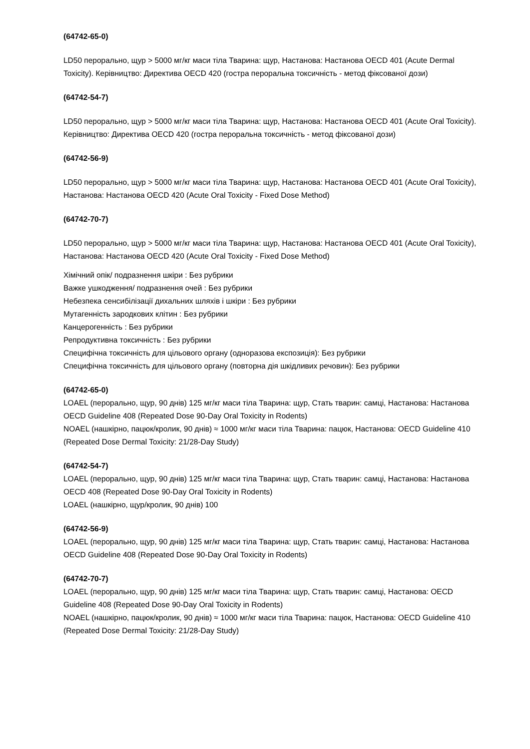(64742-65-0)
LD50 перорально, щур > 5000 мг/кг маси тіла Тварина: щур, Настанова: Настанова OECD 401 (Acute Dermal Toxicity). Керівництво: Директива OECD 420 (гостра пероральна токсичність - метод фіксованої дози)
(64742-54-7)
LD50 перорально, щур > 5000 мг/кг маси тіла Тварина: щур, Настанова: Настанова OECD 401 (Acute Oral Toxicity). Керівництво: Директива OECD 420 (гостра пероральна токсичність - метод фіксованої дози)
(64742-56-9)
LD50 перорально, щур > 5000 мг/кг маси тіла Тварина: щур, Настанова: Настанова OECD 401 (Acute Oral Toxicity), Настанова: Настанова OECD 420 (Acute Oral Toxicity - Fixed Dose Method)
(64742-70-7)
LD50 перорально, щур > 5000 мг/кг маси тіла Тварина: щур, Настанова: Настанова OECD 401 (Acute Oral Toxicity), Настанова: Настанова OECD 420 (Acute Oral Toxicity - Fixed Dose Method)
Хімічний опік/ подразнення шкіри : Без рубрики
Важке ушкодження/ подразнення очей : Без рубрики
Небезпека сенсибілізації дихальних шляхів і шкіри : Без рубрики
Мутагенність зародкових клітин : Без рубрики
Канцерогенність : Без рубрики
Репродуктивна токсичність : Без рубрики
Специфічна токсичність для цільового органу (одноразова експозиція): Без рубрики
Специфічна токсичність для цільового органу (повторна дія шкідливих речовин): Без рубрики
(64742-65-0)
LOAEL (перорально, щур, 90 днів) 125 мг/кг маси тіла Тварина: щур, Стать тварин: самці, Настанова: Настанова OECD Guideline 408 (Repeated Dose 90-Day Oral Toxicity in Rodents)
NOAEL (нашкірно, пацюк/кролик, 90 днів) ≈ 1000 мг/кг маси тіла Тварина: пацюк, Настанова: OECD Guideline 410 (Repeated Dose Dermal Toxicity: 21/28-Day Study)
(64742-54-7)
LOAEL (перорально, щур, 90 днів) 125 мг/кг маси тіла Тварина: щур, Стать тварин: самці, Настанова: Настанова OECD 408 (Repeated Dose 90-Day Oral Toxicity in Rodents)
LOAEL (нашкірно, щур/кролик, 90 днів) 100
(64742-56-9)
LOAEL (перорально, щур, 90 днів) 125 мг/кг маси тіла Тварина: щур, Стать тварин: самці, Настанова: Настанова OECD Guideline 408 (Repeated Dose 90-Day Oral Toxicity in Rodents)
(64742-70-7)
LOAEL (перорально, щур, 90 днів) 125 мг/кг маси тіла Тварина: щур, Стать тварин: самці, Настанова: OECD Guideline 408 (Repeated Dose 90-Day Oral Toxicity in Rodents)
NOAEL (нашкірно, пацюк/кролик, 90 днів) ≈ 1000 мг/кг маси тіла Тварина: пацюк, Настанова: OECD Guideline 410 (Repeated Dose Dermal Toxicity: 21/28-Day Study)